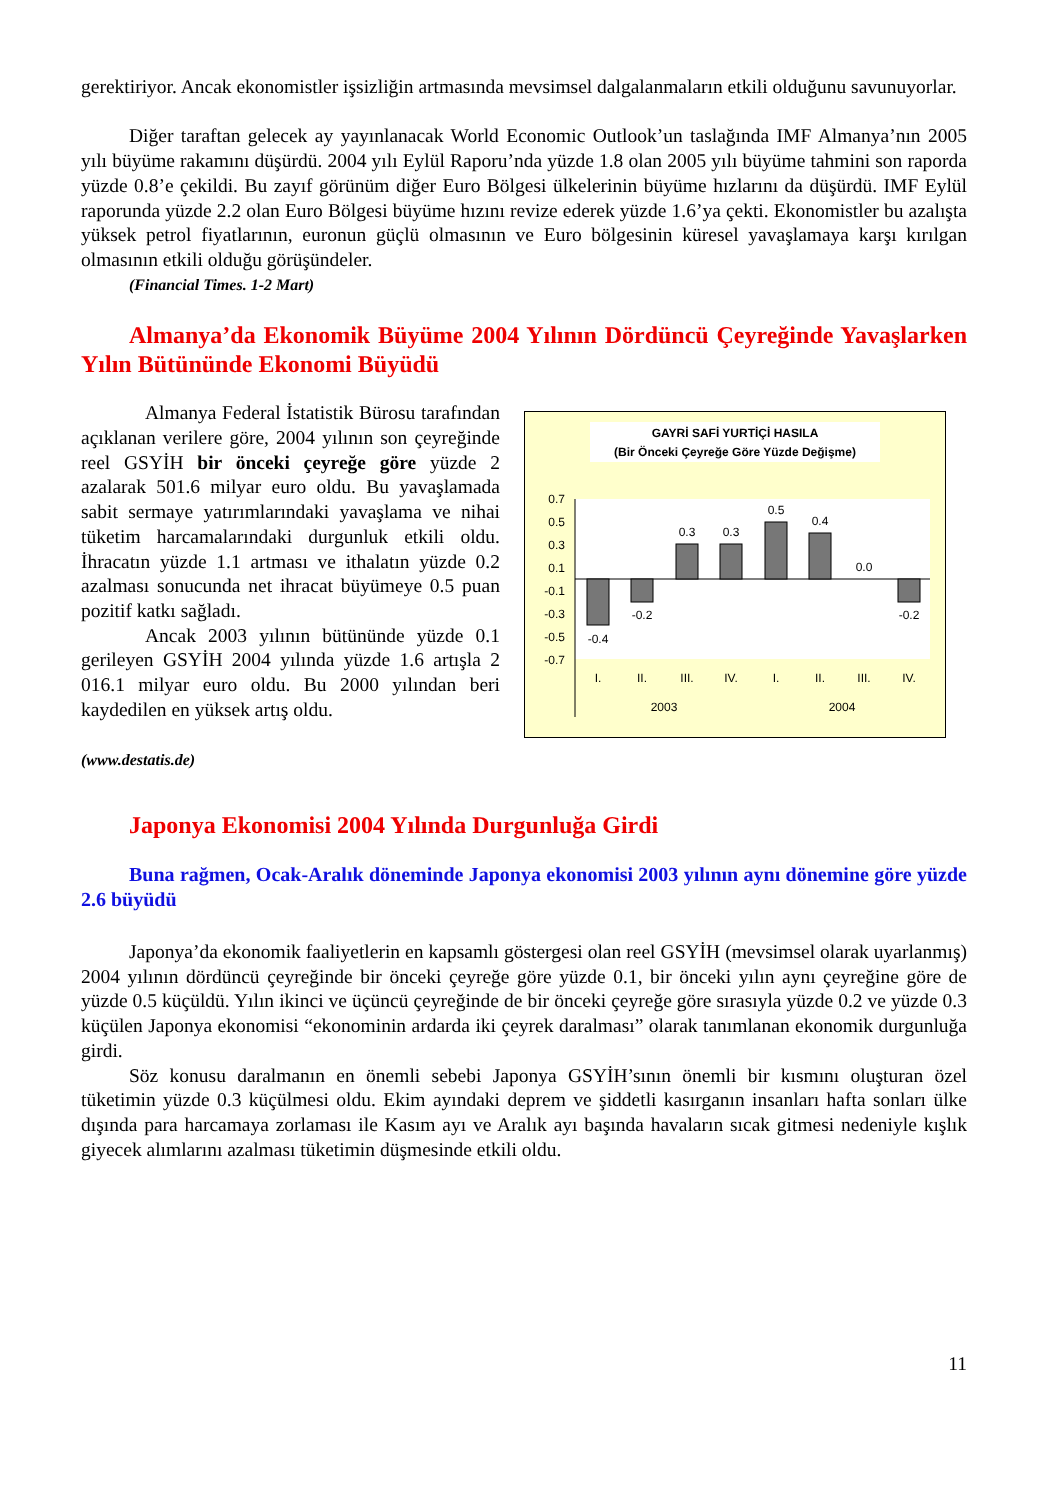gerektiriyor. Ancak ekonomistler işsizliğin artmasında mevsimsel dalgalanmaların etkili olduğunu savunuyorlar.
Diğer taraftan gelecek ay yayınlanacak World Economic Outlook’un taslağında IMF Almanya’nın 2005 yılı büyüme rakamını düşürdü. 2004 yılı Eylül Raporu’nda yüzde 1.8 olan 2005 yılı büyüme tahmini son raporda yüzde 0.8’e çekildi. Bu zayıf görünüm diğer Euro Bölgesi ülkelerinin büyüme hızlarını da düşürdü. IMF Eylül raporunda yüzde 2.2 olan Euro Bölgesi büyüme hızını revize ederek yüzde 1.6’ya çekti. Ekonomistler bu azalışta yüksek petrol fiyatlarının, euronun güçlü olmasının ve Euro bölgesinin küresel yavaşlamaya karşı kırılgan olmasının etkili olduğu görüşündeler.
(Financial Times. 1-2 Mart)
Almanya’da Ekonomik Büyüme 2004 Yılının Dördüncü Çeyreğinde Yavaşlarken Yılın Bütününde Ekonomi Büyüdü
Almanya Federal İstatistik Bürosu tarafından açıklanan verilere göre, 2004 yılının son çeyreğinde reel GSYİH bir önceki çeyreğe göre yüzde 2 azalarak 501.6 milyar euro oldu. Bu yavaşlamada sabit sermaye yatırımlarındaki yavaşlama ve nihai tüketim harcamalarındaki durgunluk etkili oldu. İhracatın yüzde 1.1 artması ve ithalatın yüzde 0.2 azalması sonucunda net ihracat büyümeye 0.5 puan pozitif katkı sağladı.
Ancak 2003 yılının bütününde yüzde 0.1 gerileyen GSYİH 2004 yılında yüzde 1.6 artışla 2 016.1 milyar euro oldu. Bu 2000 yılından beri kaydedilen en yüksek artış oldu.
GAYRİ SAFİ YURTİÇİ HASILA
(Bir Önceki Çeyreğe Göre Yüzde Değişme)
0.7
0.5
0.3
0.1
-0.1
-0.3
-0.5
-0.7
-0.4
-0.2
0.3
0.3
0.5
0.4
0.0
-0.2
I.
II.
III.
IV.
I.
II.
III.
IV.
2003
2004
(www.destatis.de)
Japonya Ekonomisi 2004 Yılında Durgunluğa Girdi
Buna rağmen, Ocak-Aralık döneminde Japonya ekonomisi 2003 yılının aynı dönemine göre yüzde 2.6 büyüdü
Japonya’da ekonomik faaliyetlerin en kapsamlı göstergesi olan reel GSYİH (mevsimsel olarak uyarlanmış) 2004 yılının dördüncü çeyreğinde bir önceki çeyreğe göre yüzde 0.1, bir önceki yılın aynı çeyreğine göre de yüzde 0.5 küçüldü. Yılın ikinci ve üçüncü çeyreğinde de bir önceki çeyreğe göre sırasıyla yüzde 0.2 ve yüzde 0.3 küçülen Japonya ekonomisi “ekonominin ardarda iki çeyrek daralması” olarak tanımlanan ekonomik durgunluğa girdi.
Söz konusu daralmanın en önemli sebebi Japonya GSYİH’sının önemli bir kısmını oluşturan özel tüketimin yüzde 0.3 küçülmesi oldu. Ekim ayındaki deprem ve şiddetli kasırganın insanları hafta sonları ülke dışında para harcamaya zorlaması ile Kasım ayı ve Aralık ayı başında havaların sıcak gitmesi nedeniyle kışlık giyecek alımlarını azalması tüketimin düşmesinde etkili oldu.
11